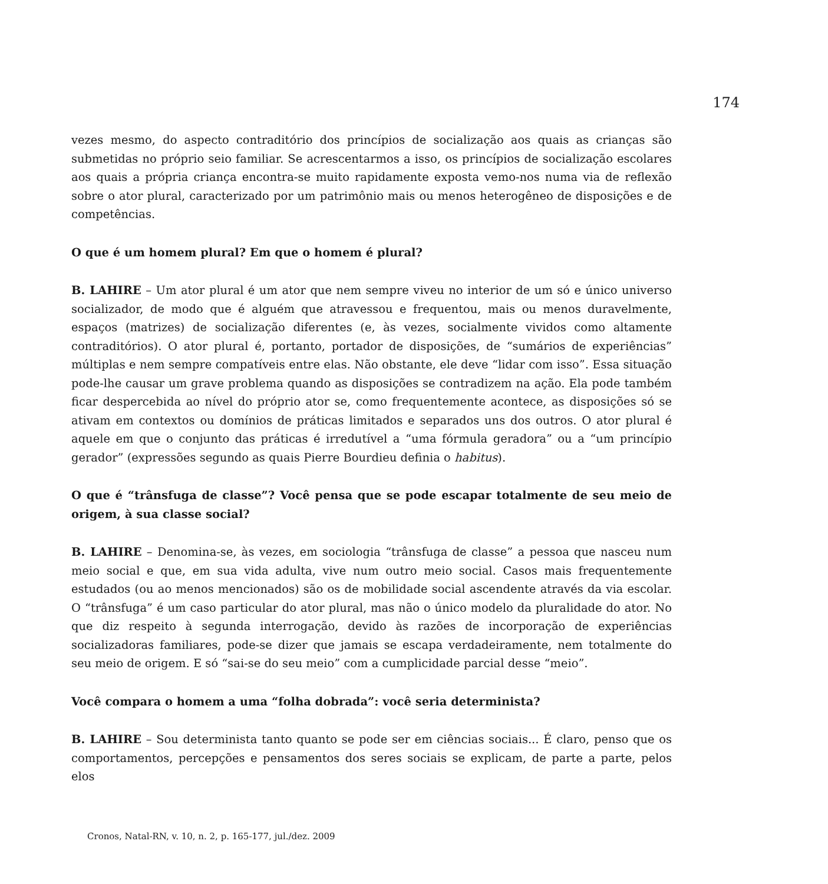174
vezes mesmo, do aspecto contraditório dos princípios de socialização aos quais as crianças são submetidas no próprio seio familiar. Se acrescentarmos a isso, os princípios de socialização escolares aos quais a própria criança encontra-se muito rapidamente exposta vemo-nos numa via de reflexão sobre o ator plural, caracterizado por um patrimônio mais ou menos heterogêneo de disposições e de competências.
O que é um homem plural? Em que o homem é plural?
B. LAHIRE – Um ator plural é um ator que nem sempre viveu no interior de um só e único universo socializador, de modo que é alguém que atravessou e frequentou, mais ou menos duravelmente, espaços (matrizes) de socialização diferentes (e, às vezes, socialmente vividos como altamente contraditórios). O ator plural é, portanto, portador de disposições, de “sumários de experiências” múltiplas e nem sempre compatíveis entre elas. Não obstante, ele deve “lidar com isso”. Essa situação pode-lhe causar um grave problema quando as disposições se contradizem na ação. Ela pode também ficar despercebida ao nível do próprio ator se, como frequentemente acontece, as disposições só se ativam em contextos ou domínios de práticas limitados e separados uns dos outros. O ator plural é aquele em que o conjunto das práticas é irredutível a “uma fórmula geradora” ou a “um princípio gerador” (expressões segundo as quais Pierre Bourdieu definia o habitus).
O que é “trânsfuga de classe”? Você pensa que se pode escapar totalmente de seu meio de origem, à sua classe social?
B. LAHIRE – Denomina-se, às vezes, em sociologia “trânsfuga de classe” a pessoa que nasceu num meio social e que, em sua vida adulta, vive num outro meio social. Casos mais frequentemente estudados (ou ao menos mencionados) são os de mobilidade social ascendente através da via escolar. O “trânsfuga” é um caso particular do ator plural, mas não o único modelo da pluralidade do ator. No que diz respeito à segunda interrogação, devido às razões de incorporação de experiências socializadoras familiares, pode-se dizer que jamais se escapa verdadeiramente, nem totalmente do seu meio de origem. E só “sai-se do seu meio” com a cumplicidade parcial desse “meio”.
Você compara o homem a uma “folha dobrada”: você seria determinista?
B. LAHIRE – Sou determinista tanto quanto se pode ser em ciências sociais... É claro, penso que os comportamentos, percepções e pensamentos dos seres sociais se explicam, de parte a parte, pelos elos
Cronos, Natal-RN, v. 10, n. 2, p. 165-177, jul./dez. 2009